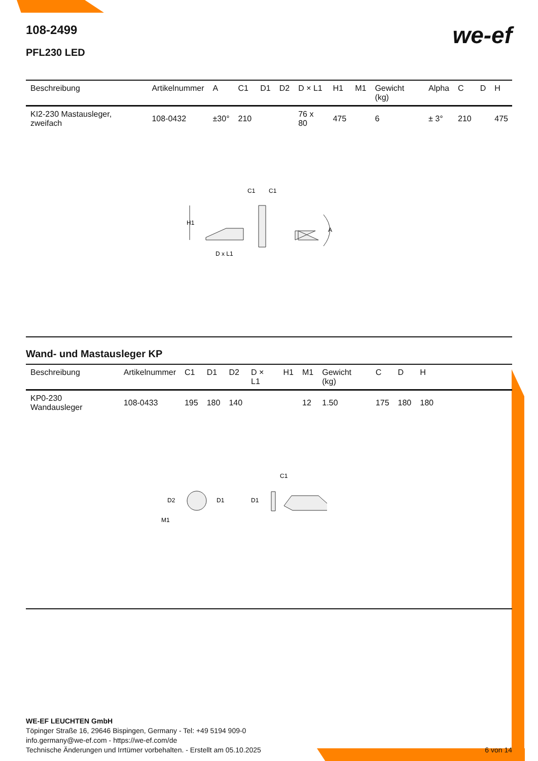we-ef 108-2499
PFL230 LED
| Beschreibung | Artikelnummer | A | C1 | D1 | D2 | D × L1 | H1 | M1 | Gewicht (kg) | Alpha | C | D | H |
| --- | --- | --- | --- | --- | --- | --- | --- | --- | --- | --- | --- | --- | --- |
| KI2-230 Mastausleger, zweifach | 108-0432 | ±30° | 210 | | | 76 x 80 | 475 | | 6 | ± 3° | 210 | | 475 |
C1
C1
H1
A
D x L1
Wand- und Mastausleger KP
| Beschreibung | Artikelnummer | C1 | D1 | D2 | D × L1 | H1 | M1 | Gewicht (kg) | C | D | H | |
| --- | --- | --- | --- | --- | --- | --- | --- | --- | --- | --- | --- | --- |
| KP0-230 Wandausleger | 108-0433 | 195 | 180 | 140 | | | 12 | 1.50 | 175 | 180 | 180 | |
C1
D2
D1
D1
M1
WE-EF LEUCHTEN GmbH
Töpinger Straße 16, 29646 Bispingen, Germany - Tel: +49 5194 909-0
info.germany@we-ef.com - https://we-ef.com/de
Technische Änderungen und Irrtümer vorbehalten. - Erstellt am 05.10.2025 6 von 14